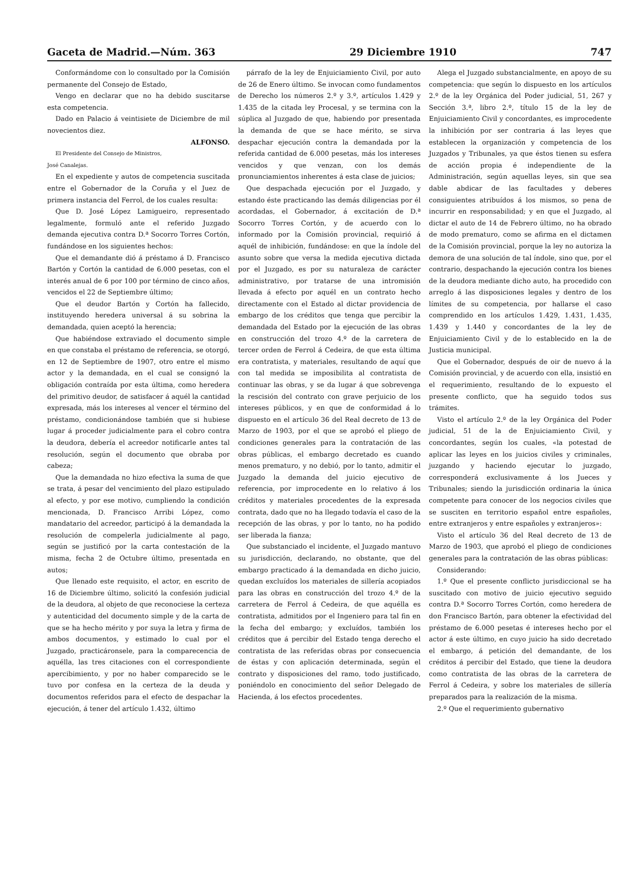Gaceta de Madrid.—Núm. 363 29 Diciembre 1910 747
Conformándome con lo consultado por la Comisión permanente del Consejo de Estado,
Vengo en declarar que no ha debido suscitarse esta competencia.
Dado en Palacio á veintisiete de Diciembre de mil novecientos diez.
ALFONSO.
El Presidente del Consejo de Ministros,
José Canalejas.
En el expediente y autos de competencia suscitada entre el Gobernador de la Coruña y el Juez de primera instancia del Ferrol, de los cuales resulta:
Que D. José López Lamigueiro, representado legalmente, formuló ante el referido Juzgado demanda ejecutiva contra D.ª Socorro Torres Cortón, fundándose en los siguientes hechos:
Que el demandante dió á préstamo á D. Francisco Bartón y Cortón la cantidad de 6.000 pesetas, con el interés anual de 6 por 100 por término de cinco años, vencidos el 22 de Septiembre último;
Que el deudor Bartón y Cortón ha fallecido, instituyendo heredera universal á su sobrina la demandada, quien aceptó la herencia;
Que habiéndose extraviado el documento simple en que constaba el préstamo de referencia, se otorgó, en 12 de Septiembre de 1907, otro entre el mismo actor y la demandada, en el cual se consignó la obligación contraída por esta última, como heredera del primitivo deudor, de satisfacer á aquél la cantidad expresada, más los intereses al vencer el término del préstamo, condicionándose también que si hubiese lugar á proceder judicialmente para el cobro contra la deudora, debería el acreedor notificarle antes tal resolución, según el documento que obraba por cabeza;
Que la demandada no hizo efectiva la suma de que se trata, á pesar del vencimiento del plazo estipulado al efecto, y por ese motivo, cumpliendo la condición mencionada, D. Francisco Arribi López, como mandatario del acreedor, participó á la demandada la resolución de compelerla judicialmente al pago, según se justificó por la carta contestación de la misma, fecha 2 de Octubre último, presentada en autos;
Que llenado este requisito, el actor, en escrito de 16 de Diciembre último, solicitó la confesión judicial de la deudora, al objeto de que reconociese la certeza y autenticidad del documento simple y de la carta de que se ha hecho mérito y por suya la letra y firma de ambos documentos, y estimado lo cual por el Juzgado, practicáronsele, para la comparecencia de aquélla, las tres citaciones con el correspondiente apercibimiento, y por no haber comparecido se le tuvo por confesa en la certeza de la deuda y documentos referidos para el efecto de despachar la ejecución, á tener del artículo 1.432, último
párrafo de la ley de Enjuiciamiento Civil, por auto de 26 de Enero último. Se invocan como fundamentos de Derecho los números 2.º y 3.º, artículos 1.429 y 1.435 de la citada ley Procesal, y se termina con la súplica al Juzgado de que, habiendo por presentada la demanda de que se hace mérito, se sirva despachar ejecución contra la demandada por la referida cantidad de 6.000 pesetas, más los intereses vencidos y que venzan, con los demás pronunciamientos inherentes á esta clase de juicios;
Que despachada ejecución por el Juzgado, y estando éste practicando las demás diligencias por él acordadas, el Gobernador, á excitación de D.ª Socorro Torres Cortón, y de acuerdo con lo informado por la Comisión provincial, requirió á aquél de inhibición, fundándose: en que la índole del asunto sobre que versa la medida ejecutiva dictada por el Juzgado, es por su naturaleza de carácter administrativo, por tratarse de una intromisión llevada á efecto por aquél en un contrato hecho directamente con el Estado al dictar providencia de embargo de los créditos que tenga que percibir la demandada del Estado por la ejecución de las obras en construcción del trozo 4.º de la carretera de tercer orden de Ferrol á Cedeira, de que esta última era contratista, y materiales, resultando de aquí que con tal medida se imposibilita al contratista de continuar las obras, y se da lugar á que sobrevenga la rescisión del contrato con grave perjuicio de los intereses públicos, y en que de conformidad á lo dispuesto en el artículo 36 del Real decreto de 13 de Marzo de 1903, por el que se aprobó el pliego de condiciones generales para la contratación de las obras públicas, el embargo decretado es cuando menos prematuro, y no debió, por lo tanto, admitir el Juzgado la demanda del juicio ejecutivo de referencia, por improcedente en lo relativo á los créditos y materiales procedentes de la expresada contrata, dado que no ha llegado todavía el caso de la recepción de las obras, y por lo tanto, no ha podido ser liberada la fianza;
Que substanciado el incidente, el Juzgado mantuvo su jurisdicción, declarando, no obstante, que del embargo practicado á la demandada en dicho juicio, quedan excluídos los materiales de sillería acopiados para las obras en construcción del trozo 4.º de la carretera de Ferrol á Cedeira, de que aquélla es contratista, admitidos por el Ingeniero para tal fin en la fecha del embargo; y excluídos, también los créditos que á percibir del Estado tenga derecho el contratista de las referidas obras por consecuencia de éstas y con aplicación determinada, según el contrato y disposiciones del ramo, todo justificado, poniéndolo en conocimiento del señor Delegado de Hacienda, á los efectos procedentes.
Alega el Juzgado substancialmente, en apoyo de su competencia: que según lo dispuesto en los artículos 2.º de la ley Orgánica del Poder judicial, 51, 267 y Sección 3.ª, libro 2.º, título 15 de la ley de Enjuiciamiento Civil y concordantes, es improcedente la inhibición por ser contraria á las leyes que establecen la organización y competencia de los Juzgados y Tribunales, ya que éstos tienen su esfera de acción propia é independiente de la Administración, según aquellas leyes, sin que sea dable abdicar de las facultades y deberes consiguientes atribuídos á los mismos, so pena de incurrir en responsabilidad; y en que el Juzgado, al dictar el auto de 14 de Febrero último, no ha obrado de modo prematuro, como se afirma en el dictamen de la Comisión provincial, porque la ley no autoriza la demora de una solución de tal índole, sino que, por el contrario, despachando la ejecución contra los bienes de la deudora mediante dicho auto, ha procedido con arreglo á las disposiciones legales y dentro de los límites de su competencia, por hallarse el caso comprendido en los artículos 1.429, 1.431, 1.435, 1.439 y 1.440 y concordantes de la ley de Enjuiciamiento Civil y de lo establecido en la de Justicia municipal.
Que el Gobernador, después de oir de nuevo á la Comisión provincial, y de acuerdo con ella, insistió en el requerimiento, resultando de lo expuesto el presente conflicto, que ha seguido todos sus trámites.
Visto el artículo 2.º de la ley Orgánica del Poder judicial, 51 de la de Enjuiciamiento Civil, y concordantes, según los cuales, «la potestad de aplicar las leyes en los juicios civiles y criminales, juzgando y haciendo ejecutar lo juzgado, corresponderá exclusivamente á los Jueces y Tribunales; siendo la jurisdicción ordinaria la única competente para conocer de los negocios civiles que se susciten en territorio español entre españoles, entre extranjeros y entre españoles y extranjeros»:
Visto el artículo 36 del Real decreto de 13 de Marzo de 1903, que aprobó el pliego de condiciones generales para la contratación de las obras públicas:
Considerando:
1.º Que el presente conflicto jurisdiccional se ha suscitado con motivo de juicio ejecutivo seguido contra D.ª Socorro Torres Cortón, como heredera de don Francisco Bartón, para obtener la efectividad del préstamo de 6.000 pesetas é intereses hecho por el actor á este último, en cuyo juicio ha sido decretado el embargo, á petición del demandante, de los créditos á percibir del Estado, que tiene la deudora como contratista de las obras de la carretera de Ferrol á Cedeira, y sobre los materiales de sillería preparados para la realización de la misma.
2.º Que el requerimiento gubernativo